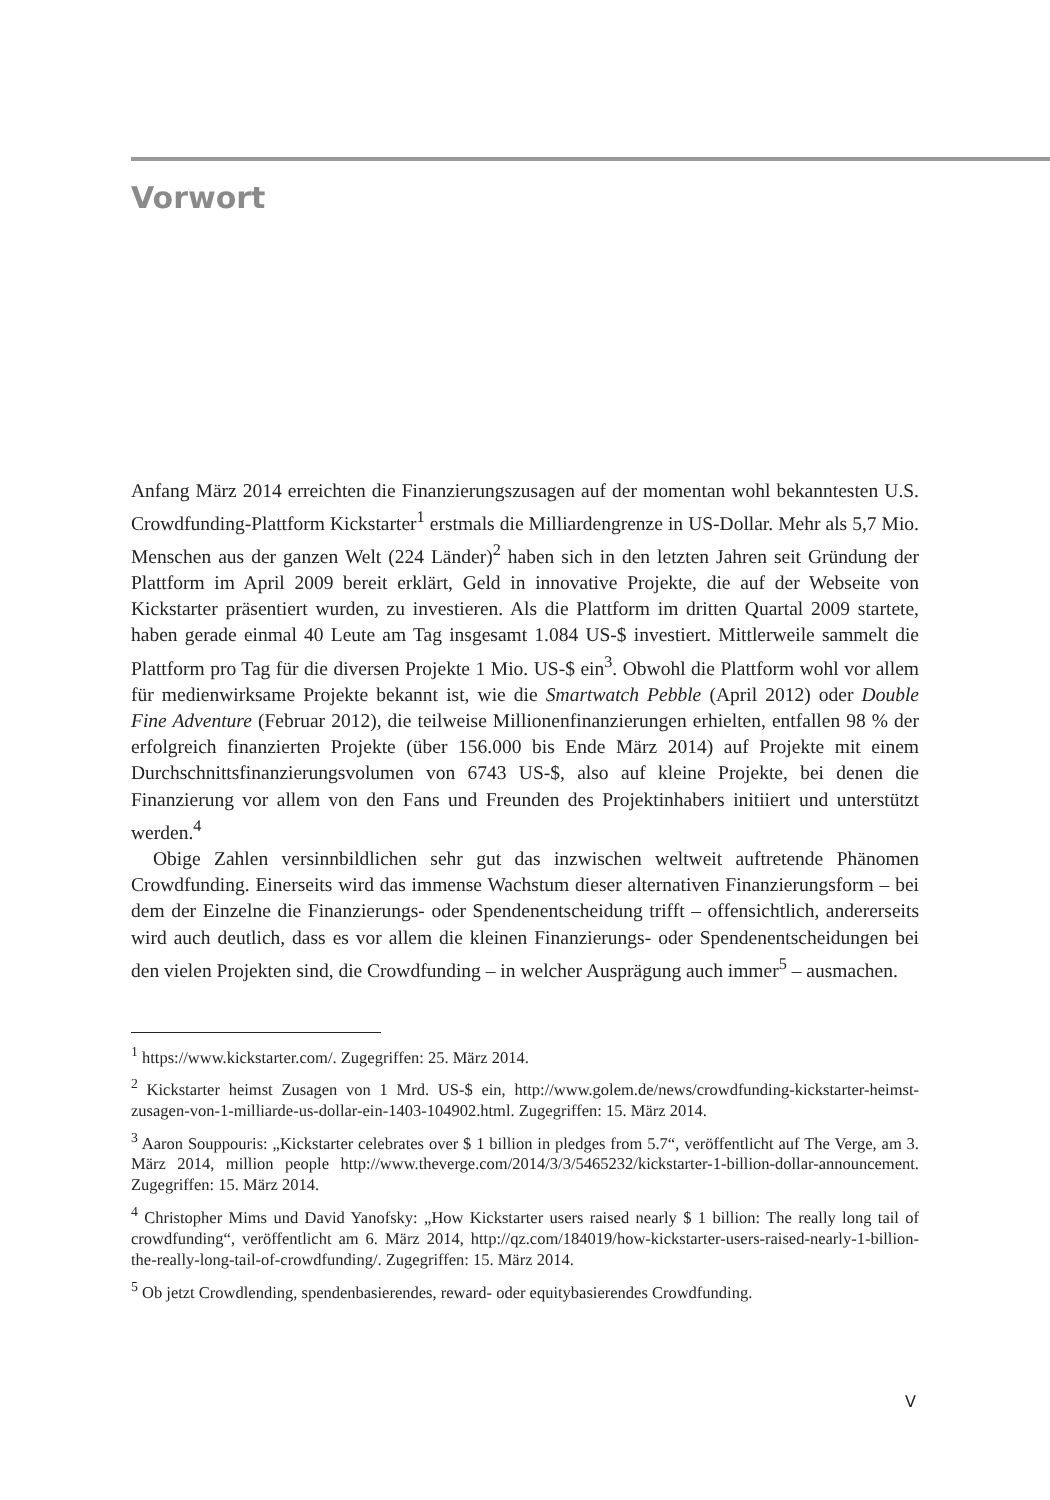Vorwort
Anfang März 2014 erreichten die Finanzierungszusagen auf der momentan wohl bekanntesten U.S. Crowdfunding-Plattform Kickstarter<sup>1</sup> erstmals die Milliardengrenze in US-Dollar. Mehr als 5,7 Mio. Menschen aus der ganzen Welt (224 Länder)<sup>2</sup> haben sich in den letzten Jahren seit Gründung der Plattform im April 2009 bereit erklärt, Geld in innovative Projekte, die auf der Webseite von Kickstarter präsentiert wurden, zu investieren. Als die Plattform im dritten Quartal 2009 startete, haben gerade einmal 40 Leute am Tag insgesamt 1.084 US-$ investiert. Mittlerweile sammelt die Plattform pro Tag für die diversen Projekte 1 Mio. US-$ ein<sup>3</sup>. Obwohl die Plattform wohl vor allem für medienwirksame Projekte bekannt ist, wie die Smartwatch Pebble (April 2012) oder Double Fine Adventure (Februar 2012), die teilweise Millionenfinanzierungen erhielten, entfallen 98 % der erfolgreich finanzierten Projekte (über 156.000 bis Ende März 2014) auf Projekte mit einem Durchschnittsfinanzierungsvolumen von 6743 US-$, also auf kleine Projekte, bei denen die Finanzierung vor allem von den Fans und Freunden des Projektinhabers initiiert und unterstützt werden.<sup>4</sup>
Obige Zahlen versinnbildlichen sehr gut das inzwischen weltweit auftretende Phänomen Crowdfunding. Einerseits wird das immense Wachstum dieser alternativen Finanzierungsform – bei dem der Einzelne die Finanzierungs- oder Spendenentscheidung trifft – offensichtlich, andererseits wird auch deutlich, dass es vor allem die kleinen Finanzierungs- oder Spendenentscheidungen bei den vielen Projekten sind, die Crowdfunding – in welcher Ausprägung auch immer<sup>5</sup> – ausmachen.
<sup>1</sup> https://www.kickstarter.com/. Zugegriffen: 25. März 2014.
<sup>2</sup> Kickstarter heimst Zusagen von 1 Mrd. US-$ ein, http://www.golem.de/news/crowdfunding-kickstarter-heimst-zusagen-von-1-milliarde-us-dollar-ein-1403-104902.html. Zugegriffen: 15. März 2014.
<sup>3</sup> Aaron Souppouris: „Kickstarter celebrates over $ 1 billion in pledges from 5.7“, veröffentlicht auf The Verge, am 3. März 2014, million people http://www.theverge.com/2014/3/3/5465232/kickstarter-1-billion-dollar-announcement. Zugegriffen: 15. März 2014.
<sup>4</sup> Christopher Mims und David Yanofsky: „How Kickstarter users raised nearly $ 1 billion: The really long tail of crowdfunding“, veröffentlicht am 6. März 2014, http://qz.com/184019/how-kickstarter-users-raised-nearly-1-billion-the-really-long-tail-of-crowdfunding/. Zugegriffen: 15. März 2014.
<sup>5</sup> Ob jetzt Crowdlending, spendenbasierendes, reward- oder equitybasierendes Crowdfunding.
V